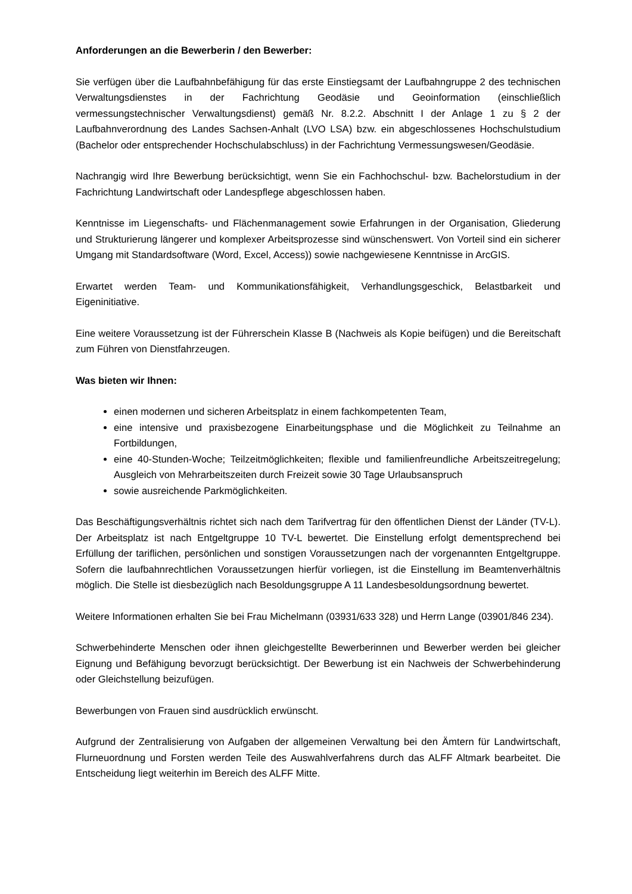Anforderungen an die Bewerberin / den Bewerber:
Sie verfügen über die Laufbahnbefähigung für das erste Einstiegsamt der Laufbahngruppe 2 des technischen Verwaltungsdienstes in der Fachrichtung Geodäsie und Geoinformation (einschließlich vermessungstechnischer Verwaltungsdienst) gemäß Nr. 8.2.2. Abschnitt I der Anlage 1 zu § 2 der Laufbahnverordnung des Landes Sachsen-Anhalt (LVO LSA) bzw. ein abgeschlossenes Hochschulstudium (Bachelor oder entsprechender Hochschulabschluss) in der Fachrichtung Vermessungswesen/Geodäsie.
Nachrangig wird Ihre Bewerbung berücksichtigt, wenn Sie ein Fachhochschul- bzw. Bachelorstudium in der Fachrichtung Landwirtschaft oder Landespflege abgeschlossen haben.
Kenntnisse im Liegenschafts- und Flächenmanagement sowie Erfahrungen in der Organisation, Gliederung und Strukturierung längerer und komplexer Arbeitsprozesse sind wünschenswert. Von Vorteil sind ein sicherer Umgang mit Standardsoftware (Word, Excel, Access)) sowie nachgewiesene Kenntnisse in ArcGIS.
Erwartet werden Team- und Kommunikationsfähigkeit, Verhandlungsgeschick, Belastbarkeit und Eigeninitiative.
Eine weitere Voraussetzung ist der Führerschein Klasse B (Nachweis als Kopie beifügen) und die Bereitschaft zum Führen von Dienstfahrzeugen.
Was bieten wir Ihnen:
einen modernen und sicheren Arbeitsplatz in einem fachkompetenten Team,
eine intensive und praxisbezogene Einarbeitungsphase und die Möglichkeit zu Teilnahme an Fortbildungen,
eine 40-Stunden-Woche; Teilzeitmöglichkeiten; flexible und familienfreundliche Arbeitszeitregelung; Ausgleich von Mehrarbeitszeiten durch Freizeit sowie 30 Tage Urlaubsanspruch
sowie ausreichende Parkmöglichkeiten.
Das Beschäftigungsverhältnis richtet sich nach dem Tarifvertrag für den öffentlichen Dienst der Länder (TV-L). Der Arbeitsplatz ist nach Entgeltgruppe 10 TV-L bewertet. Die Einstellung erfolgt dementsprechend bei Erfüllung der tariflichen, persönlichen und sonstigen Voraussetzungen nach der vorgenannten Entgeltgruppe. Sofern die laufbahnrechtlichen Voraussetzungen hierfür vorliegen, ist die Einstellung im Beamtenverhältnis möglich. Die Stelle ist diesbezüglich nach Besoldungsgruppe A 11 Landesbesoldungsordnung bewertet.
Weitere Informationen erhalten Sie bei Frau Michelmann (03931/633 328) und Herrn Lange (03901/846 234).
Schwerbehinderte Menschen oder ihnen gleichgestellte Bewerberinnen und Bewerber werden bei gleicher Eignung und Befähigung bevorzugt berücksichtigt. Der Bewerbung ist ein Nachweis der Schwerbehinderung oder Gleichstellung beizufügen.
Bewerbungen von Frauen sind ausdrücklich erwünscht.
Aufgrund der Zentralisierung von Aufgaben der allgemeinen Verwaltung bei den Ämtern für Landwirtschaft, Flurneuordnung und Forsten werden Teile des Auswahlverfahrens durch das ALFF Altmark bearbeitet. Die Entscheidung liegt weiterhin im Bereich des ALFF Mitte.